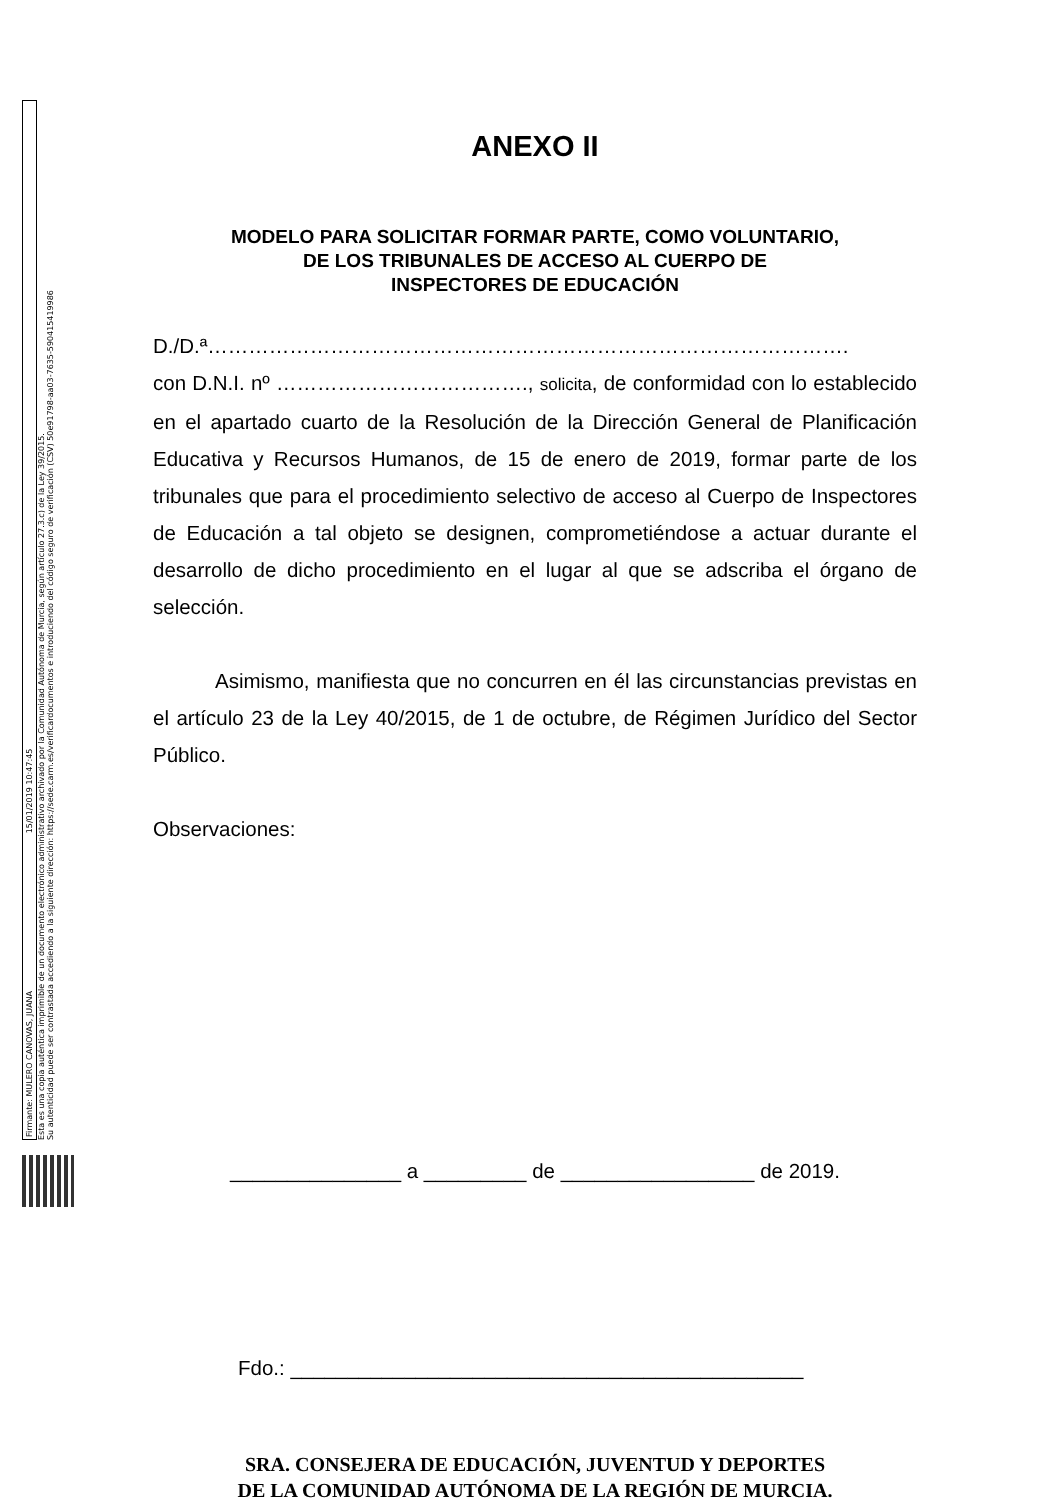Firmante: MULERO CANOVAS, JUANA 15/01/2019 10:47:45
Esta es una copia auténtica imprimible de un documento electrónico administrativo archivado por la Comunidad Autónoma de Murcia, según artículo 27.3.c) de la Ley 39/2015.
Su autenticidad puede ser contrastada accediendo a la siguiente dirección: https://sede.carm.es/verificardocumentos e introduciendo del código seguro de verificación (CSV) 50e91798-aa03-7635-590415419986
ANEXO II
MODELO PARA SOLICITAR FORMAR PARTE, COMO VOLUNTARIO,
DE LOS TRIBUNALES DE ACCESO AL CUERPO DE
INSPECTORES DE EDUCACIÓN
D./D.ª………………………………………………………………………………….
con D.N.I. nº ………………………………., solicita, de conformidad con lo establecido en el apartado cuarto de la Resolución de la Dirección General de Planificación Educativa y Recursos Humanos, de 15 de enero de 2019, formar parte de los tribunales que para el procedimiento selectivo de acceso al Cuerpo de Inspectores de Educación a tal objeto se designen, comprometiéndose a actuar durante el desarrollo de dicho procedimiento en el lugar al que se adscriba el órgano de selección.
Asimismo, manifiesta que no concurren en él las circunstancias previstas en el artículo 23 de la Ley 40/2015, de 1 de octubre, de Régimen Jurídico del Sector Público.
Observaciones:
_______________ a _________ de _________________ de 2019.
Fdo.: _____________________________________________
SRA. CONSEJERA DE EDUCACIÓN, JUVENTUD Y DEPORTES
DE LA COMUNIDAD AUTÓNOMA DE LA REGIÓN DE MURCIA.